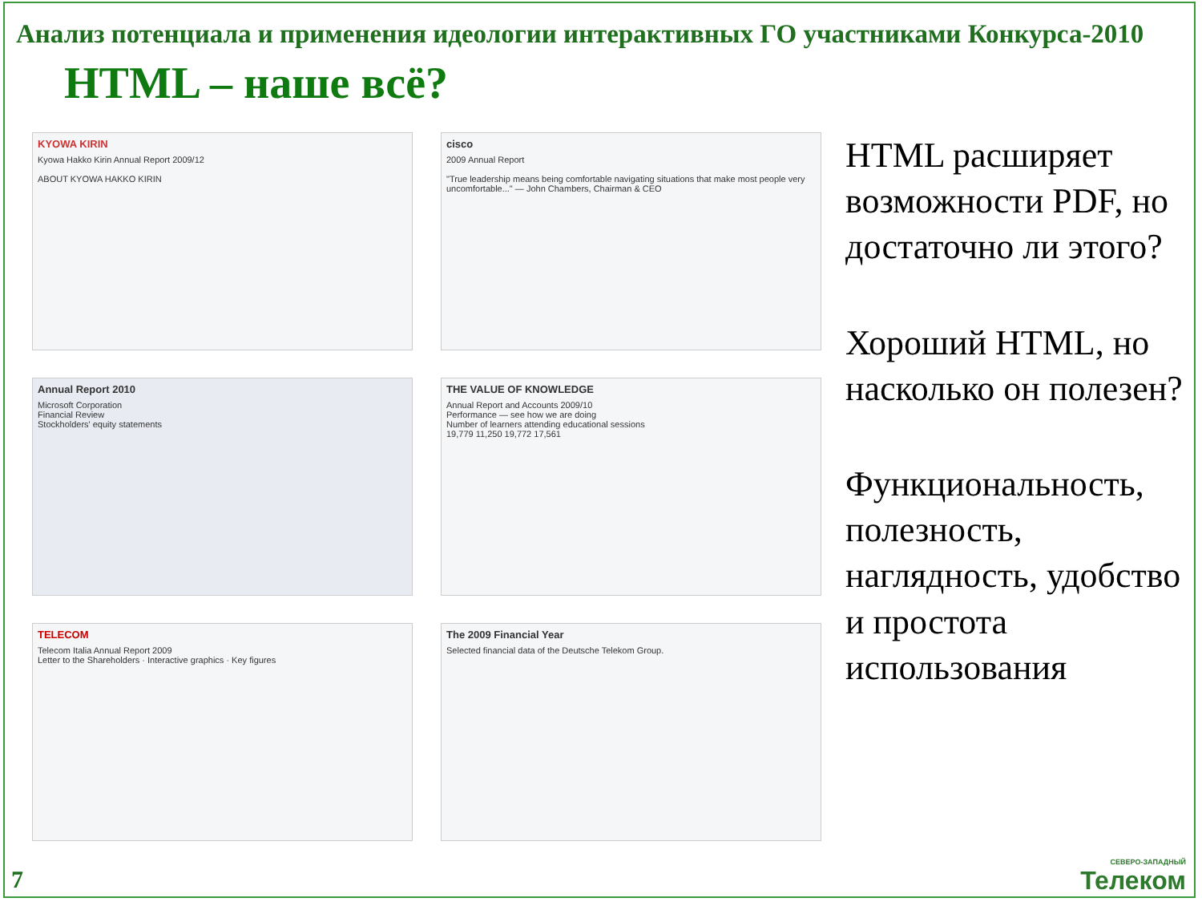Анализ потенциала и применения идеологии интерактивных ГО участниками Конкурса-2010
HTML – наше всё?
KYOWA KIRIN
Kyowa Hakko Kirin Annual Report 2009/12
ABOUT KYOWA HAKKO KIRIN
cisco
2009 Annual Report
"True leadership means being comfortable navigating situations that make most people very uncomfortable..." — John Chambers, Chairman & CEO
Annual Report 2010
Microsoft Corporation
Financial Review
Stockholders' equity statements
THE VALUE OF KNOWLEDGE
Annual Report and Accounts 2009/10
Performance — see how we are doing
Number of learners attending educational sessions
19,779 11,250 19,772 17,561
TELECOM
Telecom Italia Annual Report 2009
Letter to the Shareholders · Interactive graphics · Key figures
The 2009 Financial Year
Selected financial data of the Deutsche Telekom Group.
HTML расширяет возможности PDF, но достаточно ли этого?
Хороший HTML, но насколько он полезен?
Функциональность, полезность, наглядность, удобство и простота использования
7 СЕВЕРО-ЗАПАДНЫЙ
Телеком